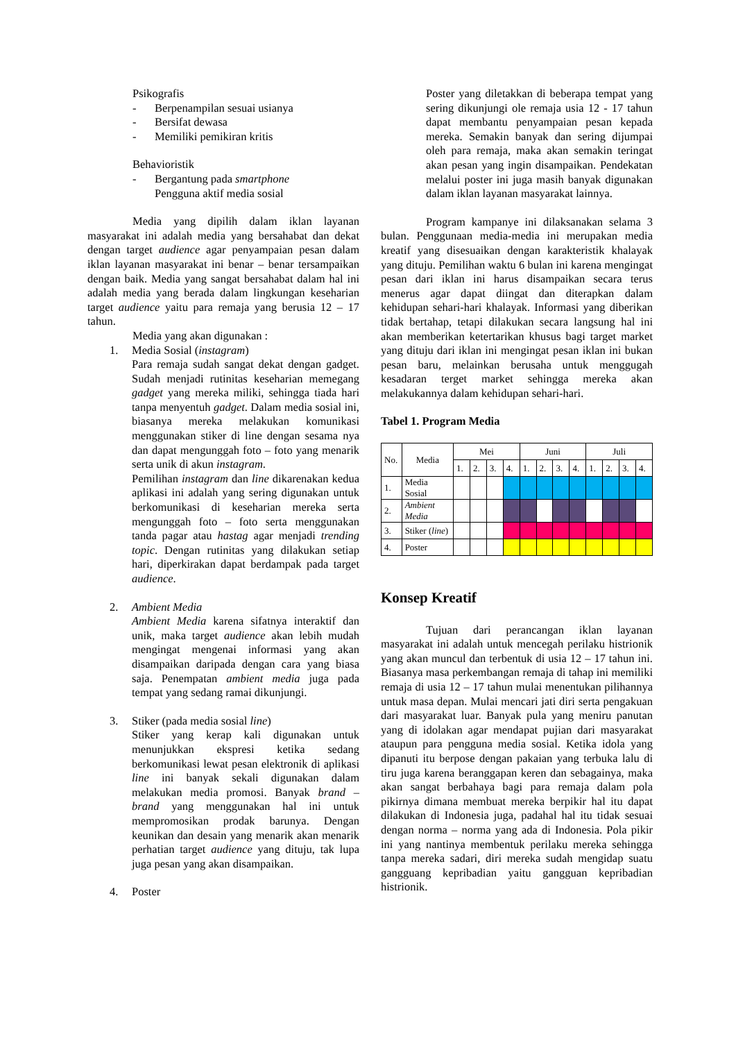Psikografis
- Berpenampilan sesuai usianya
- Bersifat dewasa
- Memiliki pemikiran kritis
Behavioristik
- Bergantung pada smartphone
Pengguna aktif media sosial
Media yang dipilih dalam iklan layanan masyarakat ini adalah media yang bersahabat dan dekat dengan target audience agar penyampaian pesan dalam iklan layanan masyarakat ini benar – benar tersampaikan dengan baik. Media yang sangat bersahabat dalam hal ini adalah media yang berada dalam lingkungan keseharian target audience yaitu para remaja yang berusia 12 – 17 tahun.
Media yang akan digunakan :
1. Media Sosial (instagram)
Para remaja sudah sangat dekat dengan gadget. Sudah menjadi rutinitas keseharian memegang gadget yang mereka miliki, sehingga tiada hari tanpa menyentuh gadget. Dalam media sosial ini, biasanya mereka melakukan komunikasi menggunakan stiker di line dengan sesama nya dan dapat mengunggah foto – foto yang menarik serta unik di akun instagram.
Pemilihan instagram dan line dikarenakan kedua aplikasi ini adalah yang sering digunakan untuk berkomunikasi di keseharian mereka serta mengunggah foto – foto serta menggunakan tanda pagar atau hastag agar menjadi trending topic. Dengan rutinitas yang dilakukan setiap hari, diperkirakan dapat berdampak pada target audience.
2. Ambient Media
Ambient Media karena sifatnya interaktif dan unik, maka target audience akan lebih mudah mengingat mengenai informasi yang akan disampaikan daripada dengan cara yang biasa saja. Penempatan ambient media juga pada tempat yang sedang ramai dikunjungi.
3. Stiker (pada media sosial line)
Stiker yang kerap kali digunakan untuk menunjukkan ekspresi ketika sedang berkomunikasi lewat pesan elektronik di aplikasi line ini banyak sekali digunakan dalam melakukan media promosi. Banyak brand – brand yang menggunakan hal ini untuk mempromosikan prodak barunya. Dengan keunikan dan desain yang menarik akan menarik perhatian target audience yang dituju, tak lupa juga pesan yang akan disampaikan.
4. Poster
Poster yang diletakkan di beberapa tempat yang sering dikunjungi ole remaja usia 12 - 17 tahun dapat membantu penyampaian pesan kepada mereka. Semakin banyak dan sering dijumpai oleh para remaja, maka akan semakin teringat akan pesan yang ingin disampaikan. Pendekatan melalui poster ini juga masih banyak digunakan dalam iklan layanan masyarakat lainnya.
Program kampanye ini dilaksanakan selama 3 bulan. Penggunaan media-media ini merupakan media kreatif yang disesuaikan dengan karakteristik khalayak yang dituju. Pemilihan waktu 6 bulan ini karena mengingat pesan dari iklan ini harus disampaikan secara terus menerus agar dapat diingat dan diterapkan dalam kehidupan sehari-hari khalayak. Informasi yang diberikan tidak bertahap, tetapi dilakukan secara langsung hal ini akan memberikan ketertarikan khusus bagi target market yang dituju dari iklan ini mengingat pesan iklan ini bukan pesan baru, melainkan berusaha untuk menggugah kesadaran terget market sehingga mereka akan melakukannya dalam kehidupan sehari-hari.
Tabel 1. Program Media
| No. | Media | Mei | | | | Juni | | | | Juli | | | |
| | | 1. | 2. | 3. | 4. | 1. | 2. | 3. | 4. | 1. | 2. | 3. | 4. |
| 1. | Media Sosial | | | | | | | | | | | | |
| 2. | Ambient Media | | | | | | | | | | | | |
| 3. | Stiker ( line ) | | | | | | | | | | | | |
| 4. | Poster | | | | | | | | | | | | |
Konsep Kreatif
Tujuan dari perancangan iklan layanan masyarakat ini adalah untuk mencegah perilaku histrionik yang akan muncul dan terbentuk di usia 12 – 17 tahun ini. Biasanya masa perkembangan remaja di tahap ini memiliki remaja di usia 12 – 17 tahun mulai menentukan pilihannya untuk masa depan. Mulai mencari jati diri serta pengakuan dari masyarakat luar. Banyak pula yang meniru panutan yang di idolakan agar mendapat pujian dari masyarakat ataupun para pengguna media sosial. Ketika idola yang dipanuti itu berpose dengan pakaian yang terbuka lalu di tiru juga karena beranggapan keren dan sebagainya, maka akan sangat berbahaya bagi para remaja dalam pola pikirnya dimana membuat mereka berpikir hal itu dapat dilakukan di Indonesia juga, padahal hal itu tidak sesuai dengan norma – norma yang ada di Indonesia. Pola pikir ini yang nantinya membentuk perilaku mereka sehingga tanpa mereka sadari, diri mereka sudah mengidap suatu gangguang kepribadian yaitu gangguan kepribadian histrionik.